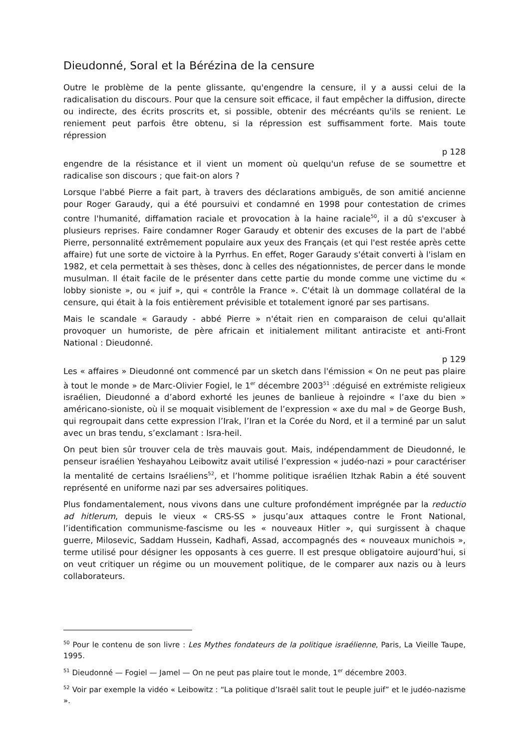Dieudonné, Soral et la Bérézina de la censure
Outre le problème de la pente glissante, qu'engendre la censure, il y a aussi celui de la radicalisation du discours. Pour que la censure soit efficace, il faut empêcher la diffusion, directe ou indirecte, des écrits proscrits et, si possible, obtenir des mécréants qu'ils se renient. Le reniement peut parfois être obtenu, si la répression est suffisamment forte. Mais toute répression
p 128
engendre de la résistance et il vient un moment où quelqu'un refuse de se soumettre et radicalise son discours ; que fait-on alors ?
Lorsque l'abbé Pierre a fait part, à travers des déclarations ambiguës, de son amitié ancienne pour Roger Garaudy, qui a été poursuivi et condamné en 1998 pour contestation de crimes contre l'humanité, diffamation raciale et provocation à la haine raciale<sup>50</sup>, il a dû s'excuser à plusieurs reprises. Faire condamner Roger Garaudy et obtenir des excuses de la part de l'abbé Pierre, personnalité extrêmement populaire aux yeux des Français (et qui l'est restée après cette affaire) fut une sorte de victoire à la Pyrrhus. En effet, Roger Garaudy s'était converti à l'islam en 1982, et cela permettait à ses thèses, donc à celles des négationnistes, de percer dans le monde musulman. Il était facile de le présenter dans cette partie du monde comme une victime du « lobby sioniste », ou « juif », qui « contrôle la France ». C'était là un dommage collatéral de la censure, qui était à la fois entièrement prévisible et totalement ignoré par ses partisans.
Mais le scandale « Garaudy - abbé Pierre » n'était rien en comparaison de celui qu'allait provoquer un humoriste, de père africain et initialement militant antiraciste et anti-Front National : Dieudonné.
p 129
Les « affaires » Dieudonné ont commencé par un sketch dans l'émission « On ne peut pas plaire à tout le monde » de Marc-Olivier Fogiel, le 1<sup>er</sup> décembre 2003<sup>51</sup> :déguisé en extrémiste religieux israélien, Dieudonné a d’abord exhorté les jeunes de banlieue à rejoindre « l’axe du bien » américano-sioniste, où il se moquait visiblement de l’expression « axe du mal » de George Bush, qui regroupait dans cette expression l’Irak, l’Iran et la Corée du Nord, et il a terminé par un salut avec un bras tendu, s’exclamant : Isra-heil.
On peut bien sûr trouver cela de très mauvais gout. Mais, indépendamment de Dieudonné, le penseur israélien Yeshayahou Leibowitz avait utilisé l’expression « judéo-nazi » pour caractériser la mentalité de certains Israéliens<sup>52</sup>, et l’homme politique israélien Itzhak Rabin a été souvent représenté en uniforme nazi par ses adversaires politiques.
Plus fondamentalement, nous vivons dans une culture profondément imprégnée par la reductio ad hitlerum, depuis le vieux « CRS-SS » jusqu’aux attaques contre le Front National, l’identification communisme-fascisme ou les « nouveaux Hitler », qui surgissent à chaque guerre, Milosevic, Saddam Hussein, Kadhafi, Assad, accompagnés des « nouveaux munichois », terme utilisé pour désigner les opposants à ces guerre. Il est presque obligatoire aujourd’hui, si on veut critiquer un régime ou un mouvement politique, de le comparer aux nazis ou à leurs collaborateurs.
<sup>50</sup> Pour le contenu de son livre : Les Mythes fondateurs de la politique israélienne, Paris, La Vieille Taupe, 1995.
<sup>51</sup> Dieudonné — Fogiel — Jamel — On ne peut pas plaire tout le monde, 1<sup>er</sup> décembre 2003.
<sup>52</sup> Voir par exemple la vidéo « Leibowitz : “La politique d’Israël salit tout le peuple juif” et le judéo-nazisme ».